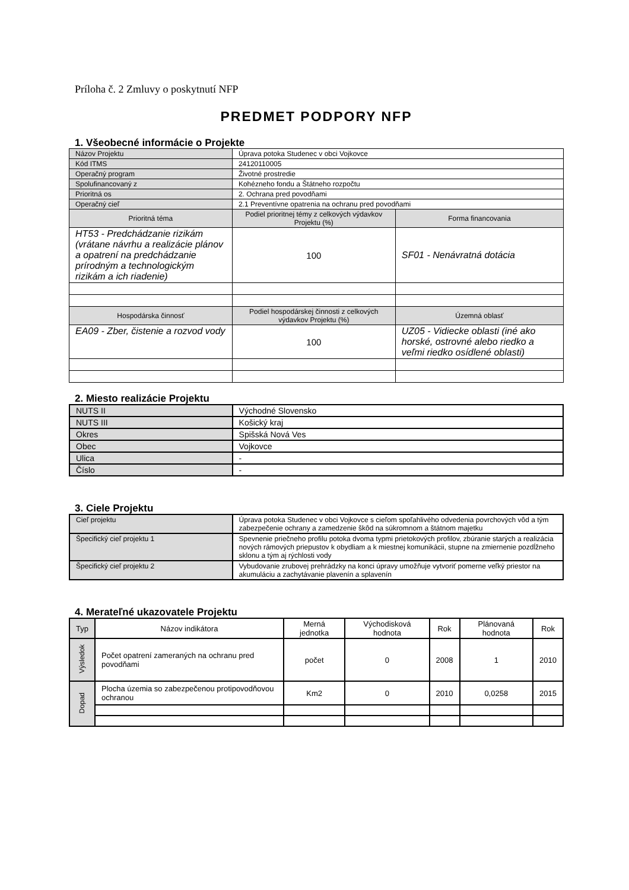Príloha č. 2 Zmluvy o poskytnutí NFP
PREDMET PODPORY NFP
1. Všeobecné informácie o Projekte
| Názov Projektu | Úprava potoka Studenec v obci Vojkovce | |
| Kód ITMS | 24120110005 | |
| Operačný program | Životné prostredie | |
| Spolufinancovaný z | Kohézneho fondu a Štátneho rozpočtu | |
| Prioritná os | 2. Ochrana pred povodňami | |
| Operačný cieľ | 2.1 Preventívne opatrenia na ochranu pred povodňami | |
| Prioritná téma | Podiel prioritnej témy z celkových výdavkov Projektu (%) | Forma financovania |
| HT53 - Predchádzanie rizikám (vrátane návrhu a realizácie plánov a opatrení na predchádzanie prírodným a technologickým rizikám a ich riadenie) | 100 | SF01 - Nenávratná dotácia |
| Hospodárska činnosť | Podiel hospodárskej činnosti z celkových výdavkov Projektu (%) | Územná oblasť |
| EA09 - Zber, čistenie a rozvod vody | 100 | UZ05 - Vidiecke oblasti (iné ako horské, ostrovné alebo riedko a veľmi riedko osídlené oblasti) |
2. Miesto realizácie Projektu
| NUTS II | Východné Slovensko |
| NUTS III | Košický kraj |
| Okres | Spišská Nová Ves |
| Obec | Vojkovce |
| Ulica | - |
| Číslo | - |
3. Ciele Projektu
| Cieľ projektu | Úprava potoka Studenec v obci Vojkovce s cieľom spoľahlivého odvedenia povrchových vôd a tým zabezpečenie ochrany a zamedzenie škôd na súkromnom a štátnom majetku |
| Špecifický cieľ projektu 1 | Spevnenie priečneho profilu potoka dvoma typmi prietokových profilov, zbúranie starých a realizácia nových rámových priepustov k obydliam a k miestnej komunikácii, stupne na zmiernenie pozdĺžneho sklonu a tým aj rýchlosti vody |
| Špecifický cieľ projektu 2 | Vybudovanie zrubovej prehrádzky na konci úpravy umožňuje vytvoriť pomerne veľký priestor na akumuláciu a zachytávanie plavenín a splavenín |
4. Merateľné ukazovatele Projektu
| Typ | Názov indikátora | Merná jednotka | Východisková hodnota | Rok | Plánovaná hodnota | Rok |
| --- | --- | --- | --- | --- | --- | --- |
| Výsledok | Počet opatrení zameraných na ochranu pred povodňami | počet | 0 | 2008 | 1 | 2010 |
| Dopad | Plocha územia so zabezpečenou protipovodňovou ochranou | Km2 | 0 | 2010 | 0,0258 | 2015 |